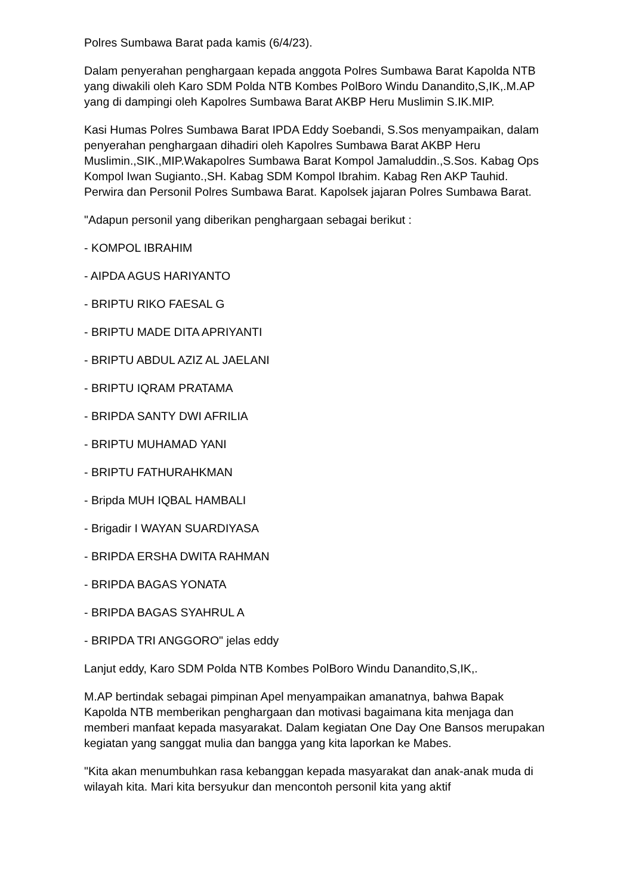Polres Sumbawa Barat pada kamis (6/4/23).
Dalam penyerahan penghargaan kepada anggota Polres Sumbawa Barat Kapolda NTB yang diwakili oleh Karo SDM Polda NTB Kombes PolBoro Windu Danandito,S,IK,.M.AP yang di dampingi oleh Kapolres Sumbawa Barat AKBP Heru Muslimin S.IK.MIP.
Kasi Humas Polres Sumbawa Barat IPDA Eddy Soebandi, S.Sos menyampaikan, dalam penyerahan penghargaan dihadiri oleh Kapolres Sumbawa Barat AKBP Heru Muslimin.,SIK.,MIP.Wakapolres Sumbawa Barat Kompol Jamaluddin.,S.Sos. Kabag Ops Kompol Iwan Sugianto.,SH. Kabag SDM Kompol Ibrahim. Kabag Ren AKP Tauhid. Perwira dan Personil Polres Sumbawa Barat. Kapolsek jajaran Polres Sumbawa Barat.
"Adapun personil yang diberikan penghargaan sebagai berikut :
- KOMPOL IBRAHIM
- AIPDA AGUS HARIYANTO
- BRIPTU RIKO FAESAL G
- BRIPTU MADE DITA APRIYANTI
- BRIPTU ABDUL AZIZ AL JAELANI
- BRIPTU IQRAM PRATAMA
- BRIPDA SANTY DWI AFRILIA
- BRIPTU MUHAMAD YANI
- BRIPTU FATHURAHKMAN
- Bripda MUH IQBAL HAMBALI
- Brigadir I WAYAN SUARDIYASA
- BRIPDA ERSHA DWITA RAHMAN
- BRIPDA BAGAS YONATA
- BRIPDA BAGAS SYAHRUL A
- BRIPDA TRI ANGGORO" jelas eddy
Lanjut eddy, Karo SDM Polda NTB Kombes PolBoro Windu Danandito,S,IK,.
M.AP bertindak sebagai pimpinan Apel menyampaikan amanatnya, bahwa Bapak Kapolda NTB memberikan penghargaan dan motivasi bagaimana kita menjaga dan memberi manfaat kepada masyarakat. Dalam kegiatan One Day One Bansos merupakan kegiatan yang sanggat mulia dan bangga yang kita laporkan ke Mabes.
"Kita akan menumbuhkan rasa kebanggan kepada masyarakat dan anak-anak muda di wilayah kita. Mari kita bersyukur dan mencontoh personil kita yang aktif